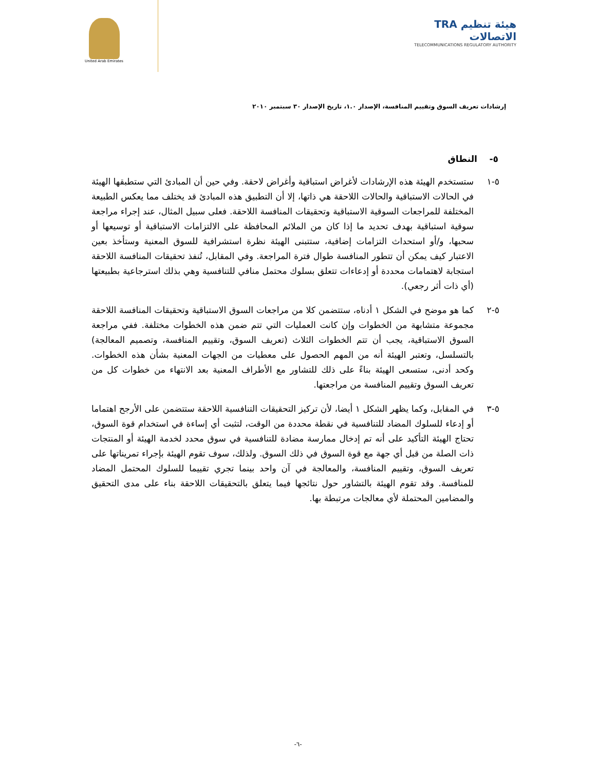United Arab Emirates
TRA هيئة تنظيم الاتصالات
TELECOMMUNICATIONS REGULATORY AUTHORITY
إرشادات تعريف السوق وتقييم المنافسة، الإصدار ١.٠، تاريخ الإصدار ٣٠ سبتمبر ٢٠١٠
٥- النطاق
٥-١ ستستخدم الهيئة هذه الإرشادات لأغراض استباقية وأغراض لاحقة. وفي حين أن المبادئ التي ستطبقها الهيئة في الحالات الاستباقية والحالات اللاحقة هي ذاتها، إلا أن التطبيق هذه المبادئ قد يختلف مما يعكس الطبيعة المختلفة للمراجعات السوقية الاستباقية وتحقيقات المنافسة اللاحقة. فعلى سبيل المثال، عند إجراء مراجعة سوقية استباقية بهدف تحديد ما إذا كان من الملائم المحافظة على الالتزامات الاستباقية أو توسيعها أو سحبها، و/أو استحداث التزامات إضافية، ستتبنى الهيئة نظرة استشرافية للسوق المعنية وستأخذ بعين الاعتبار كيف يمكن أن تتطور المنافسة طوال فترة المراجعة. وفي المقابل، تُنفذ تحقيقات المنافسة اللاحقة استجابة لاهتمامات محددة أو إدعاءات تتعلق بسلوك محتمل منافي للتنافسية وهي بذلك استرجاعية بطبيعتها (أي ذات أثر رجعي).
٥-٢ كما هو موضح في الشكل ١ أدناه، ستتضمن كلا من مراجعات السوق الاستباقية وتحقيقات المنافسة اللاحقة مجموعة متشابهة من الخطوات وإن كانت العمليات التي تتم ضمن هذه الخطوات مختلفة. ففي مراجعة السوق الاستباقية، يجب أن تتم الخطوات الثلاث (تعريف السوق، وتقييم المنافسة، وتصميم المعالجة) بالتسلسل، وتعتبر الهيئة أنه من المهم الحصول على معطيات من الجهات المعنية بشأن هذه الخطوات. وكحد أدنى، ستسعى الهيئة بناءً على ذلك للتشاور مع الأطراف المعنية بعد الانتهاء من خطوات كل من تعريف السوق وتقييم المنافسة من مراجعتها.
٥-٣ في المقابل، وكما يظهر الشكل ١ أيضا، لأن تركيز التحقيقات التنافسية اللاحقة ستتضمن على الأرجح اهتماما أو إدعاء للسلوك المضاد للتنافسية في نقطة محددة من الوقت، لتثبت أي إساءة في استخدام قوة السوق، تحتاج الهيئة التأكيد على أنه تم إدخال ممارسة مضادة للتنافسية في سوق محدد لخدمة الهيئة أو المنتجات ذات الصلة من قبل أي جهة مع قوة السوق في ذلك السوق. ولذلك، سوف تقوم الهيئة بإجراء تمريناتها على تعريف السوق، وتقييم المنافسة، والمعالجة في آن واحد بينما تجري تقييما للسلوك المحتمل المضاد للمنافسة. وقد تقوم الهيئة بالتشاور حول نتائجها فيما يتعلق بالتحقيقات اللاحقة بناء على مدى التحقيق والمضامين المحتملة لأي معالجات مرتبطة بها.
-٦-